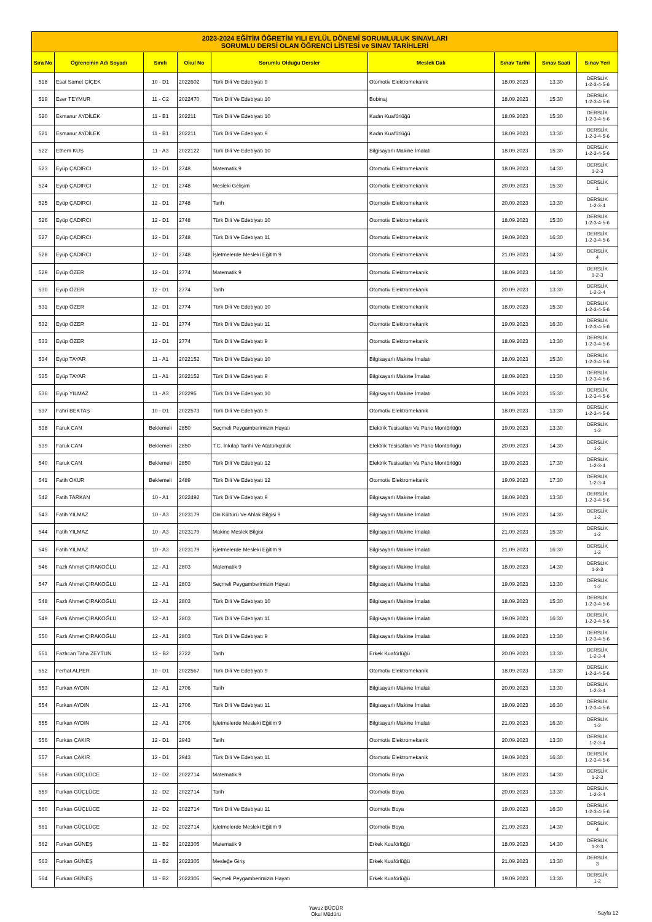| 2023-2024 EĞİTİM ÖĞRETİM YILI EYLÜL DÖNEMİ SORUMLULUK SINAVLARI SORUMLU DERSİ OLAN ÖĞRENCİ LİSTESİ ve SINAV TARİHLERİ | | | | | | | | |
| --- | --- | --- | --- | --- | --- | --- | --- | --- |
| Sıra No | Öğrencinin Adı Soyadı | Sınıfı | Okul No | Sorumlu Olduğu Dersler | Meslek Dalı | Sınav Tarihi | Sınav Saati | Sınav Yeri |
| 518 | Esat Samet ÇİÇEK | 10 - D1 | 2022602 | Türk Dili Ve Edebiyatı 9 | Otomotiv Elektromekanik | 18.09.2023 | 13:30 | DERSLİK 1-2-3-4-5-6 |
| 519 | Eser TEYMUR | 11 - C2 | 2022470 | Türk Dili Ve Edebiyatı 10 | Bobinaj | 18.09.2023 | 15:30 | DERSLİK 1-2-3-4-5-6 |
| 520 | Esmanur AYDİLEK | 11 - B1 | 202211 | Türk Dili Ve Edebiyatı 10 | Kadın Kuaförlüğü | 18.09.2023 | 15:30 | DERSLİK 1-2-3-4-5-6 |
| 521 | Esmanur AYDİLEK | 11 - B1 | 202211 | Türk Dili Ve Edebiyatı 9 | Kadın Kuaförlüğü | 18.09.2023 | 13:30 | DERSLİK 1-2-3-4-5-6 |
| 522 | Ethem KUŞ | 11 - A3 | 2022122 | Türk Dili Ve Edebiyatı 10 | Bilgisayarlı Makine İmalatı | 18.09.2023 | 15:30 | DERSLİK 1-2-3-4-5-6 |
| 523 | Eyüp ÇADIRCI | 12 - D1 | 2748 | Matematik 9 | Otomotiv Elektromekanik | 18.09.2023 | 14:30 | DERSLİK 1-2-3 |
| 524 | Eyüp ÇADIRCI | 12 - D1 | 2748 | Mesleki Gelişim | Otomotiv Elektromekanik | 20.09.2023 | 15:30 | DERSLİK 1 |
| 525 | Eyüp ÇADIRCI | 12 - D1 | 2748 | Tarih | Otomotiv Elektromekanik | 20.09.2023 | 13:30 | DERSLİK 1-2-3-4 |
| 526 | Eyüp ÇADIRCI | 12 - D1 | 2748 | Türk Dili Ve Edebiyatı 10 | Otomotiv Elektromekanik | 18.09.2023 | 15:30 | DERSLİK 1-2-3-4-5-6 |
| 527 | Eyüp ÇADIRCI | 12 - D1 | 2748 | Türk Dili Ve Edebiyatı 11 | Otomotiv Elektromekanik | 19.09.2023 | 16:30 | DERSLİK 1-2-3-4-5-6 |
| 528 | Eyüp ÇADIRCI | 12 - D1 | 2748 | İşletmelerde Mesleki Eğitim 9 | Otomotiv Elektromekanik | 21.09.2023 | 14:30 | DERSLİK 4 |
| 529 | Eyüp ÖZER | 12 - D1 | 2774 | Matematik 9 | Otomotiv Elektromekanik | 18.09.2023 | 14:30 | DERSLİK 1-2-3 |
| 530 | Eyüp ÖZER | 12 - D1 | 2774 | Tarih | Otomotiv Elektromekanik | 20.09.2023 | 13:30 | DERSLİK 1-2-3-4 |
| 531 | Eyüp ÖZER | 12 - D1 | 2774 | Türk Dili Ve Edebiyatı 10 | Otomotiv Elektromekanik | 18.09.2023 | 15:30 | DERSLİK 1-2-3-4-5-6 |
| 532 | Eyüp ÖZER | 12 - D1 | 2774 | Türk Dili Ve Edebiyatı 11 | Otomotiv Elektromekanik | 19.09.2023 | 16:30 | DERSLİK 1-2-3-4-5-6 |
| 533 | Eyüp ÖZER | 12 - D1 | 2774 | Türk Dili Ve Edebiyatı 9 | Otomotiv Elektromekanik | 18.09.2023 | 13:30 | DERSLİK 1-2-3-4-5-6 |
| 534 | Eyüp TAYAR | 11 - A1 | 2022152 | Türk Dili Ve Edebiyatı 10 | Bilgisayarlı Makine İmalatı | 18.09.2023 | 15:30 | DERSLİK 1-2-3-4-5-6 |
| 535 | Eyüp TAYAR | 11 - A1 | 2022152 | Türk Dili Ve Edebiyatı 9 | Bilgisayarlı Makine İmalatı | 18.09.2023 | 13:30 | DERSLİK 1-2-3-4-5-6 |
| 536 | Eyüp YILMAZ | 11 - A3 | 202295 | Türk Dili Ve Edebiyatı 10 | Bilgisayarlı Makine İmalatı | 18.09.2023 | 15:30 | DERSLİK 1-2-3-4-5-6 |
| 537 | Fahri BEKTAŞ | 10 - D1 | 2022573 | Türk Dili Ve Edebiyatı 9 | Otomotiv Elektromekanik | 18.09.2023 | 13:30 | DERSLİK 1-2-3-4-5-6 |
| 538 | Faruk CAN | Beklemeli | 2850 | Seçmeli Peygamberimizin Hayatı | Elektrik Tesisatları Ve Pano Montörlüğü | 19.09.2023 | 13:30 | DERSLİK 1-2 |
| 539 | Faruk CAN | Beklemeli | 2850 | T.C. İnkılap Tarihi Ve Atatürkçülük | Elektrik Tesisatları Ve Pano Montörlüğü | 20.09.2023 | 14:30 | DERSLİK 1-2 |
| 540 | Faruk CAN | Beklemeli | 2850 | Türk Dili Ve Edebiyatı 12 | Elektrik Tesisatları Ve Pano Montörlüğü | 19.09.2023 | 17:30 | DERSLİK 1-2-3-4 |
| 541 | Fatih OKUR | Beklemeli | 2489 | Türk Dili Ve Edebiyatı 12 | Otomotiv Elektromekanik | 19.09.2023 | 17:30 | DERSLİK 1-2-3-4 |
| 542 | Fatih TARKAN | 10 - A1 | 2022492 | Türk Dili Ve Edebiyatı 9 | Bilgisayarlı Makine İmalatı | 18.09.2023 | 13:30 | DERSLİK 1-2-3-4-5-6 |
| 543 | Fatih YILMAZ | 10 - A3 | 2023179 | Din Kültürü Ve Ahlak Bilgisi 9 | Bilgisayarlı Makine İmalatı | 19.09.2023 | 14:30 | DERSLİK 1-2 |
| 544 | Fatih YILMAZ | 10 - A3 | 2023179 | Makine Meslek Bilgisi | Bilgisayarlı Makine İmalatı | 21.09.2023 | 15:30 | DERSLİK 1-2 |
| 545 | Fatih YILMAZ | 10 - A3 | 2023179 | İşletmelerde Mesleki Eğitim 9 | Bilgisayarlı Makine İmalatı | 21.09.2023 | 16:30 | DERSLİK 1-2 |
| 546 | Fazlı Ahmet ÇIRAKOĞLU | 12 - A1 | 2803 | Matematik 9 | Bilgisayarlı Makine İmalatı | 18.09.2023 | 14:30 | DERSLİK 1-2-3 |
| 547 | Fazlı Ahmet ÇIRAKOĞLU | 12 - A1 | 2803 | Seçmeli Peygamberimizin Hayatı | Bilgisayarlı Makine İmalatı | 19.09.2023 | 13:30 | DERSLİK 1-2 |
| 548 | Fazlı Ahmet ÇIRAKOĞLU | 12 - A1 | 2803 | Türk Dili Ve Edebiyatı 10 | Bilgisayarlı Makine İmalatı | 18.09.2023 | 15:30 | DERSLİK 1-2-3-4-5-6 |
| 549 | Fazlı Ahmet ÇIRAKOĞLU | 12 - A1 | 2803 | Türk Dili Ve Edebiyatı 11 | Bilgisayarlı Makine İmalatı | 19.09.2023 | 16:30 | DERSLİK 1-2-3-4-5-6 |
| 550 | Fazlı Ahmet ÇIRAKOĞLU | 12 - A1 | 2803 | Türk Dili Ve Edebiyatı 9 | Bilgisayarlı Makine İmalatı | 18.09.2023 | 13:30 | DERSLİK 1-2-3-4-5-6 |
| 551 | Fazlıcan Taha ZEYTUN | 12 - B2 | 2722 | Tarih | Erkek Kuaförlüğü | 20.09.2023 | 13:30 | DERSLİK 1-2-3-4 |
| 552 | Ferhat ALPER | 10 - D1 | 2022567 | Türk Dili Ve Edebiyatı 9 | Otomotiv Elektromekanik | 18.09.2023 | 13:30 | DERSLİK 1-2-3-4-5-6 |
| 553 | Furkan AYDIN | 12 - A1 | 2706 | Tarih | Bilgisayarlı Makine İmalatı | 20.09.2023 | 13:30 | DERSLİK 1-2-3-4 |
| 554 | Furkan AYDIN | 12 - A1 | 2706 | Türk Dili Ve Edebiyatı 11 | Bilgisayarlı Makine İmalatı | 19.09.2023 | 16:30 | DERSLİK 1-2-3-4-5-6 |
| 555 | Furkan AYDIN | 12 - A1 | 2706 | İşletmelerde Mesleki Eğitim 9 | Bilgisayarlı Makine İmalatı | 21.09.2023 | 16:30 | DERSLİK 1-2 |
| 556 | Furkan ÇAKIR | 12 - D1 | 2943 | Tarih | Otomotiv Elektromekanik | 20.09.2023 | 13:30 | DERSLİK 1-2-3-4 |
| 557 | Furkan ÇAKIR | 12 - D1 | 2943 | Türk Dili Ve Edebiyatı 11 | Otomotiv Elektromekanik | 19.09.2023 | 16:30 | DERSLİK 1-2-3-4-5-6 |
| 558 | Furkan GÜÇLÜCE | 12 - D2 | 2022714 | Matematik 9 | Otomotiv Boya | 18.09.2023 | 14:30 | DERSLİK 1-2-3 |
| 559 | Furkan GÜÇLÜCE | 12 - D2 | 2022714 | Tarih | Otomotiv Boya | 20.09.2023 | 13:30 | DERSLİK 1-2-3-4 |
| 560 | Furkan GÜÇLÜCE | 12 - D2 | 2022714 | Türk Dili Ve Edebiyatı 11 | Otomotiv Boya | 19.09.2023 | 16:30 | DERSLİK 1-2-3-4-5-6 |
| 561 | Furkan GÜÇLÜCE | 12 - D2 | 2022714 | İşletmelerde Mesleki Eğitim 9 | Otomotiv Boya | 21.09.2023 | 14:30 | DERSLİK 4 |
| 562 | Furkan GÜNEŞ | 11 - B2 | 2022305 | Matematik 9 | Erkek Kuaförlüğü | 18.09.2023 | 14:30 | DERSLİK 1-2-3 |
| 563 | Furkan GÜNEŞ | 11 - B2 | 2022305 | Mesleğe Giriş | Erkek Kuaförlüğü | 21.09.2023 | 13:30 | DERSLİK 3 |
| 564 | Furkan GÜNEŞ | 11 - B2 | 2022305 | Seçmeli Peygamberimizin Hayatı | Erkek Kuaförlüğü | 19.09.2023 | 13:30 | DERSLİK 1-2 |
Yavuz BÜCÜR
Okul Müdürü
Sayfa 12